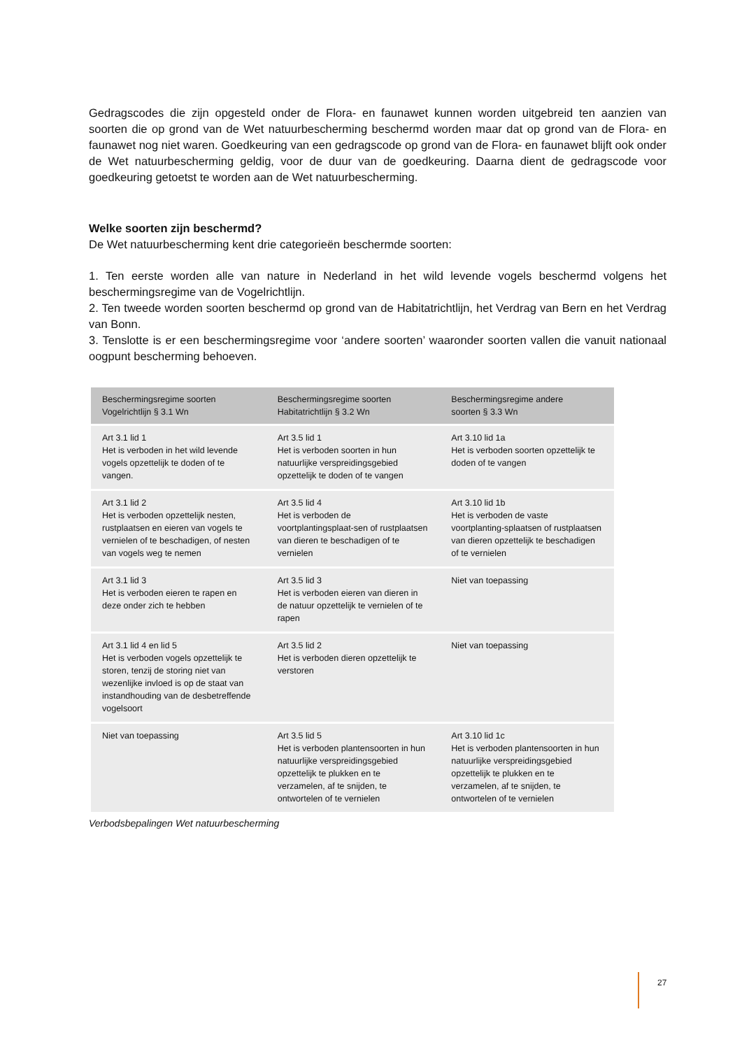Gedragscodes die zijn opgesteld onder de Flora- en faunawet kunnen worden uitgebreid ten aanzien van soorten die op grond van de Wet natuurbescherming beschermd worden maar dat op grond van de Flora- en faunawet nog niet waren. Goedkeuring van een gedragscode op grond van de Flora- en faunawet blijft ook onder de Wet natuurbescherming geldig, voor de duur van de goedkeuring. Daarna dient de gedragscode voor goedkeuring getoetst te worden aan de Wet natuurbescherming.
Welke soorten zijn beschermd?
De Wet natuurbescherming kent drie categorieën beschermde soorten:
1. Ten eerste worden alle van nature in Nederland in het wild levende vogels beschermd volgens het beschermingsregime van de Vogelrichtlijn.
2. Ten tweede worden soorten beschermd op grond van de Habitatrichtlijn, het Verdrag van Bern en het Verdrag van Bonn.
3. Tenslotte is er een beschermingsregime voor ‘andere soorten’ waaronder soorten vallen die vanuit nationaal oogpunt bescherming behoeven.
| Beschermingsregime soorten Vogelrichtlijn § 3.1 Wn | Beschermingsregime soorten Habitatrichtlijn § 3.2 Wn | Beschermingsregime andere soorten § 3.3 Wn |
| --- | --- | --- |
| Art 3.1 lid 1 Het is verboden in het wild levende vogels opzettelijk te doden of te vangen. | Art 3.5 lid 1 Het is verboden soorten in hun natuurlijke verspreidingsgebied opzettelijk te doden of te vangen | Art 3.10 lid 1a Het is verboden soorten opzettelijk te doden of te vangen |
| Art 3.1 lid 2 Het is verboden opzettelijk nesten, rustplaatsen en eieren van vogels te vernielen of te beschadigen, of nesten van vogels weg te nemen | Art 3.5 lid 4 Het is verboden de voortplantingsplaat-sen of rustplaatsen van dieren te beschadigen of te vernielen | Art 3.10 lid 1b Het is verboden de vaste voortplanting-splaatsen of rustplaatsen van dieren opzettelijk te beschadigen of te vernielen |
| Art 3.1 lid 3 Het is verboden eieren te rapen en deze onder zich te hebben | Art 3.5 lid 3 Het is verboden eieren van dieren in de natuur opzettelijk te vernielen of te rapen | Niet van toepassing |
| Art 3.1 lid 4 en lid 5 Het is verboden vogels opzettelijk te storen, tenzij de storing niet van wezenlijke invloed is op de staat van instandhouding van de desbetreffende vogelsoort | Art 3.5 lid 2 Het is verboden dieren opzettelijk te verstoren | Niet van toepassing |
| Niet van toepassing | Art 3.5 lid 5 Het is verboden plantensoorten in hun natuurlijke verspreidingsgebied opzettelijk te plukken en te verzamelen, af te snijden, te ontwortelen of te vernielen | Art 3.10 lid 1c Het is verboden plantensoorten in hun natuurlijke verspreidingsgebied opzettelijk te plukken en te verzamelen, af te snijden, te ontwortelen of te vernielen |
Verbodsbepalingen Wet natuurbescherming
27